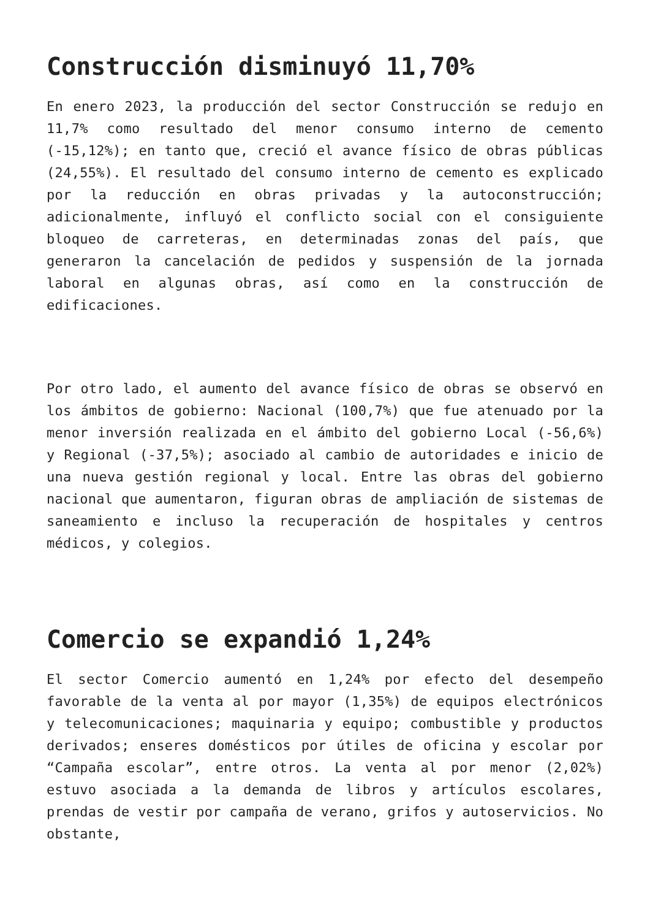Construcción disminuyó 11,70%
En enero 2023, la producción del sector Construcción se redujo en 11,7% como resultado del menor consumo interno de cemento (-15,12%); en tanto que, creció el avance físico de obras públicas (24,55%). El resultado del consumo interno de cemento es explicado por la reducción en obras privadas y la autoconstrucción; adicionalmente, influyó el conflicto social con el consiguiente bloqueo de carreteras, en determinadas zonas del país, que generaron la cancelación de pedidos y suspensión de la jornada laboral en algunas obras, así como en la construcción de edificaciones.
Por otro lado, el aumento del avance físico de obras se observó en los ámbitos de gobierno: Nacional (100,7%) que fue atenuado por la menor inversión realizada en el ámbito del gobierno Local (-56,6%) y Regional (-37,5%); asociado al cambio de autoridades e inicio de una nueva gestión regional y local. Entre las obras del gobierno nacional que aumentaron, figuran obras de ampliación de sistemas de saneamiento e incluso la recuperación de hospitales y centros médicos, y colegios.
Comercio se expandió 1,24%
El sector Comercio aumentó en 1,24% por efecto del desempeño favorable de la venta al por mayor (1,35%) de equipos electrónicos y telecomunicaciones; maquinaria y equipo; combustible y productos derivados; enseres domésticos por útiles de oficina y escolar por “Campaña escolar”, entre otros. La venta al por menor (2,02%) estuvo asociada a la demanda de libros y artículos escolares, prendas de vestir por campaña de verano, grifos y autoservicios. No obstante,